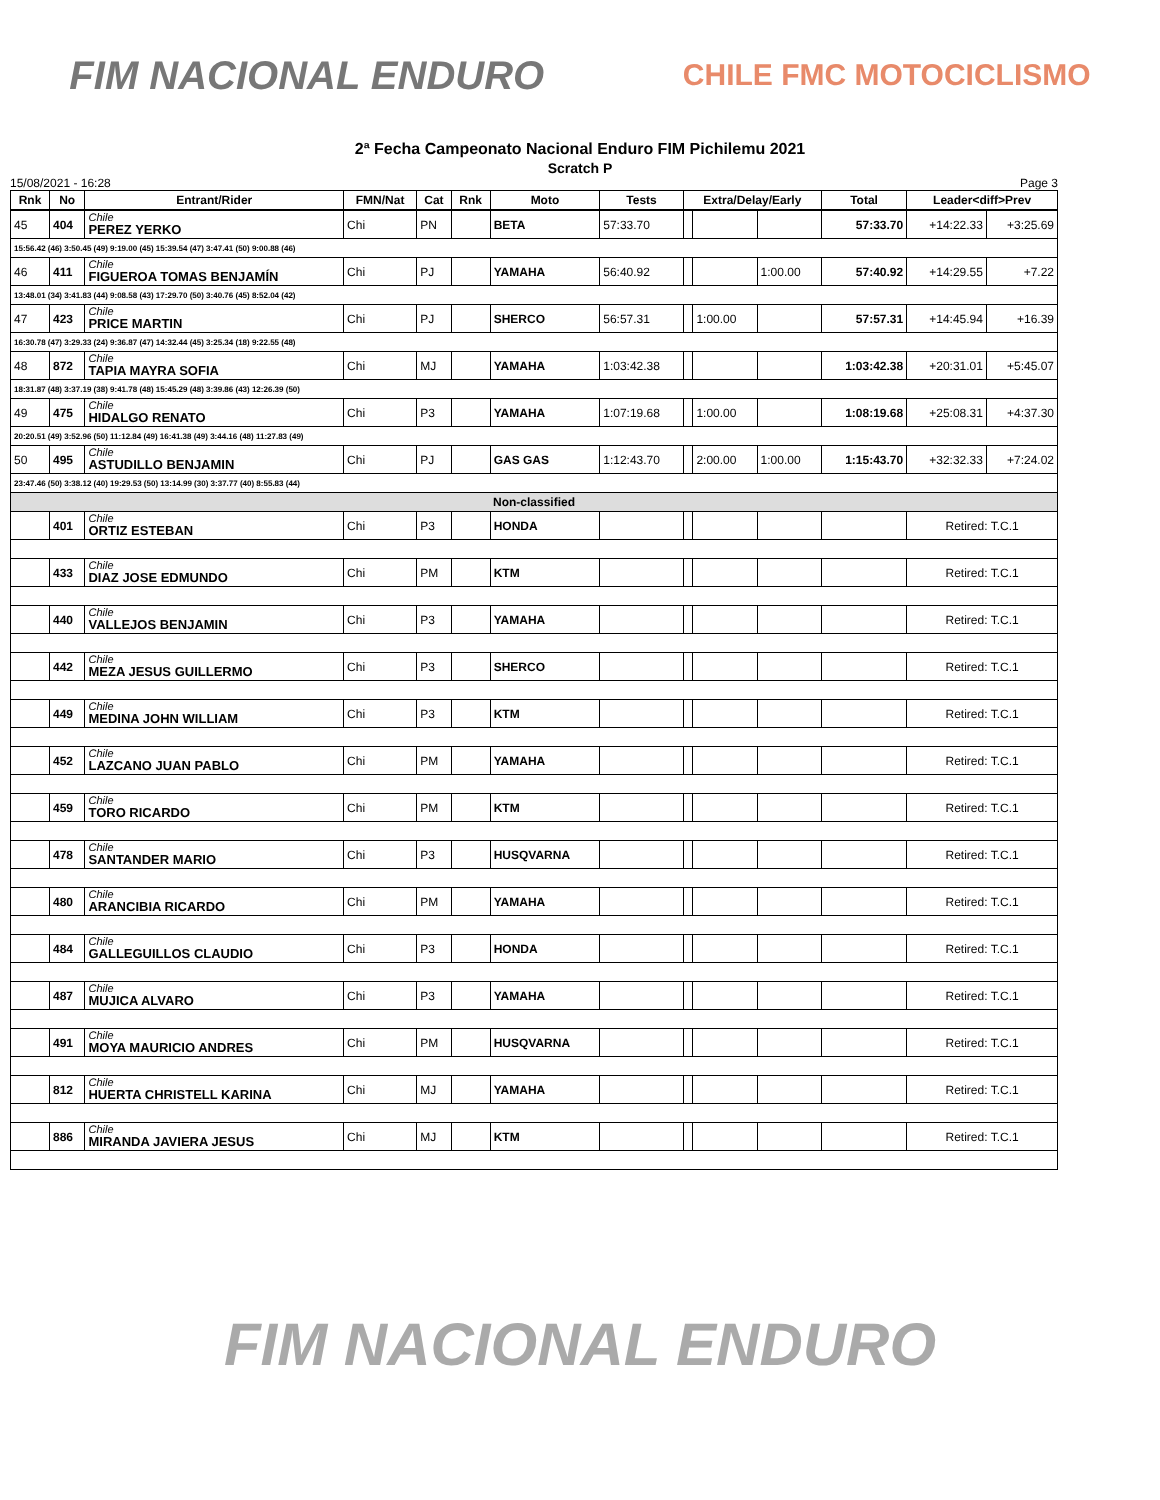FIM NACIONAL ENDURO
CHILE FMC MOTOCICLISMO
2ª Fecha Campeonato Nacional Enduro FIM Pichilemu 2021
Scratch P
15/08/2021 - 16:28 Page 3
| Rnk | No | Entrant/Rider | FMN/Nat | Cat | Rnk | Moto | Tests | Extra/Delay/Early | | | Total | Leader<diff>Prev | |
| --- | --- | --- | --- | --- | --- | --- | --- | --- | --- | --- | --- | --- | --- |
| 45 | 404 | Chile PEREZ YERKO | Chi | PN | | BETA | 57:33.70 | | | | 57:33.70 | +14:22.33 | +3:25.69 |
| 15:56.42 (46) 3:50.45 (49) 9:19.00 (45) 15:39.54 (47) 3:47.41 (50) 9:00.88 (46) | | | | | | | | | | | | | |
| 46 | 411 | Chile FIGUEROA TOMAS BENJAMÍN | Chi | PJ | | YAMAHA | 56:40.92 | | | 1:00.00 | 57:40.92 | +14:29.55 | +7.22 |
| 13:48.01 (34) 3:41.83 (44) 9:08.58 (43) 17:29.70 (50) 3:40.76 (45) 8:52.04 (42) | | | | | | | | | | | | | |
| 47 | 423 | Chile PRICE MARTIN | Chi | PJ | | SHERCO | 56:57.31 | | 1:00.00 | | 57:57.31 | +14:45.94 | +16.39 |
| 16:30.78 (47) 3:29.33 (24) 9:36.87 (47) 14:32.44 (45) 3:25.34 (18) 9:22.55 (48) | | | | | | | | | | | | | |
| 48 | 872 | Chile TAPIA MAYRA SOFIA | Chi | MJ | | YAMAHA | 1:03:42.38 | | | | 1:03:42.38 | +20:31.01 | +5:45.07 |
| 18:31.87 (48) 3:37.19 (38) 9:41.78 (48) 15:45.29 (48) 3:39.86 (43) 12:26.39 (50) | | | | | | | | | | | | | |
| 49 | 475 | Chile HIDALGO RENATO | Chi | P3 | | YAMAHA | 1:07:19.68 | | 1:00.00 | | 1:08:19.68 | +25:08.31 | +4:37.30 |
| 20:20.51 (49) 3:52.96 (50) 11:12.84 (49) 16:41.38 (49) 3:44.16 (48) 11:27.83 (49) | | | | | | | | | | | | | |
| 50 | 495 | Chile ASTUDILLO BENJAMIN | Chi | PJ | | GAS GAS | 1:12:43.70 | | 2:00.00 | 1:00.00 | 1:15:43.70 | +32:32.33 | +7:24.02 |
| 23:47.46 (50) 3:38.12 (40) 19:29.53 (50) 13:14.99 (30) 3:37.77 (40) 8:55.83 (44) | | | | | | | | | | | | | |
| Non-classified | | | | | | | | | | | | | |
| | 401 | Chile ORTIZ ESTEBAN | Chi | P3 | | HONDA | | | | | | Retired: T.C.1 | |
| | 433 | Chile DIAZ JOSE EDMUNDO | Chi | PM | | KTM | | | | | | Retired: T.C.1 | |
| | 440 | Chile VALLEJOS BENJAMIN | Chi | P3 | | YAMAHA | | | | | | Retired: T.C.1 | |
| | 442 | Chile MEZA JESUS GUILLERMO | Chi | P3 | | SHERCO | | | | | | Retired: T.C.1 | |
| | 449 | Chile MEDINA JOHN WILLIAM | Chi | P3 | | KTM | | | | | | Retired: T.C.1 | |
| | 452 | Chile LAZCANO JUAN PABLO | Chi | PM | | YAMAHA | | | | | | Retired: T.C.1 | |
| | 459 | Chile TORO RICARDO | Chi | PM | | KTM | | | | | | Retired: T.C.1 | |
| | 478 | Chile SANTANDER MARIO | Chi | P3 | | HUSQVARNA | | | | | | Retired: T.C.1 | |
| | 480 | Chile ARANCIBIA RICARDO | Chi | PM | | YAMAHA | | | | | | Retired: T.C.1 | |
| | 484 | Chile GALLEGUILLOS CLAUDIO | Chi | P3 | | HONDA | | | | | | Retired: T.C.1 | |
| | 487 | Chile MUJICA ALVARO | Chi | P3 | | YAMAHA | | | | | | Retired: T.C.1 | |
| | 491 | Chile MOYA MAURICIO ANDRES | Chi | PM | | HUSQVARNA | | | | | | Retired: T.C.1 | |
| | 812 | Chile HUERTA CHRISTELL KARINA | Chi | MJ | | YAMAHA | | | | | | Retired: T.C.1 | |
| | 886 | Chile MIRANDA JAVIERA JESUS | Chi | MJ | | KTM | | | | | | Retired: T.C.1 | |
FIM NACIONAL ENDURO